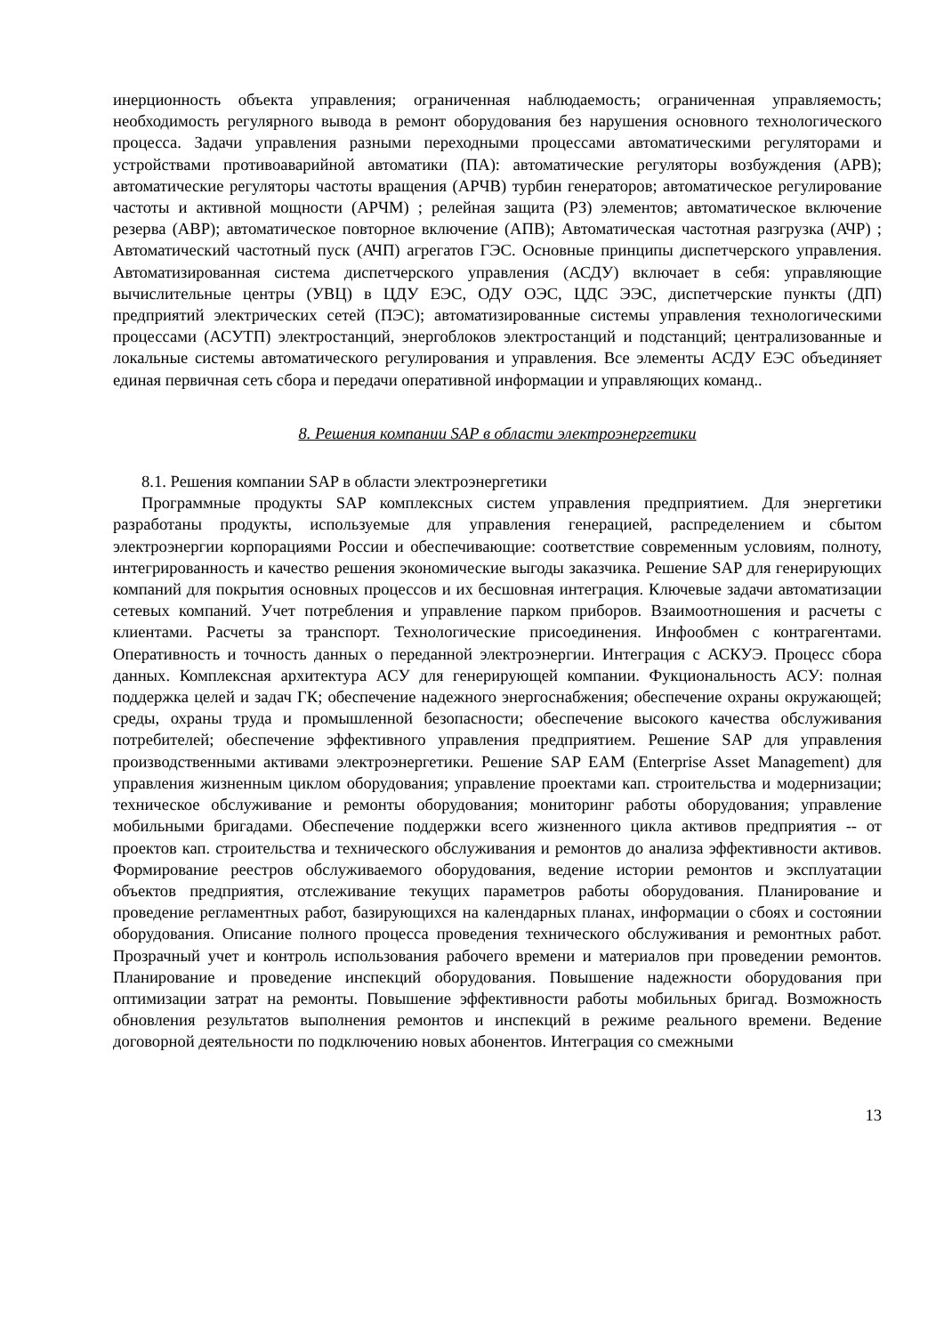инерционность объекта управления; ограниченная наблюдаемость; ограниченная управляемость; необходимость регулярного вывода в ремонт оборудования без нарушения основного технологического процесса. Задачи управления разными переходными процессами автоматическими регуляторами и устройствами противоаварийной автоматики (ПА): автоматические регуляторы возбуждения (АРВ); автоматические регуляторы частоты вращения (АРЧВ) турбин генераторов; автоматическое регулирование частоты и активной мощности (АРЧМ) ; релейная защита (РЗ) элементов; автоматическое включение резерва (АВР); автоматическое повторное включение (АПВ); Автоматическая частотная разгрузка (АЧР) ; Автоматический частотный пуск (АЧП) агрегатов ГЭС. Основные принципы диспетчерского управления. Автоматизированная система диспетчерского управления (АСДУ) включает в себя: управляющие вычислительные центры (УВЦ) в ЦДУ ЕЭС, ОДУ ОЭС, ЦДС ЭЭС, диспетчерские пункты (ДП) предприятий электрических сетей (ПЭС); автоматизированные системы управления технологическими процессами (АСУТП) электростанций, энергоблоков электростанций и подстанций; централизованные и локальные системы автоматического регулирования и управления. Все элементы АСДУ ЕЭС объединяет единая первичная сеть сбора и передачи оперативной информации и управляющих команд..
8. Решения компании SAP в области электроэнергетики
8.1. Решения компании SAP в области электроэнергетики
Программные продукты SAP комплексных систем управления предприятием. Для энергетики разработаны продукты, используемые для управления генерацией, распределением и сбытом электроэнергии корпорациями России и обеспечивающие: соответствие современным условиям, полноту, интегрированность и качество решения экономические выгоды заказчика. Решение SAP для генерирующих компаний для покрытия основных процессов и их бесшовная интеграция. Ключевые задачи автоматизации сетевых компаний. Учет потребления и управление парком приборов. Взаимоотношения и расчеты с клиентами. Расчеты за транспорт. Технологические присоединения. Инфообмен с контрагентами. Оперативность и точность данных о переданной электроэнергии. Интеграция с АСКУЭ. Процесс сбора данных. Комплексная архитектура АСУ для генерирующей компании. Фукциональность АСУ: полная поддержка целей и задач ГК; обеспечение надежного энергоснабжения; обеспечение охраны окружающей; среды, охраны труда и промышленной безопасности; обеспечение высокого качества обслуживания потребителей; обеспечение эффективного управления предприятием. Решение SAP для управления производственными активами электроэнергетики. Решение SAP EAM (Enterprise Asset Management) для управления жизненным циклом оборудования; управление проектами кап. строительства и модернизации; техническое обслуживание и ремонты оборудования; мониторинг работы оборудования; управление мобильными бригадами. Обеспечение поддержки всего жизненного цикла активов предприятия -- от проектов кап. строительства и технического обслуживания и ремонтов до анализа эффективности активов. Формирование реестров обслуживаемого оборудования, ведение истории ремонтов и эксплуатации объектов предприятия, отслеживание текущих параметров работы оборудования. Планирование и проведение регламентных работ, базирующихся на календарных планах, информации о сбоях и состоянии оборудования. Описание полного процесса проведения технического обслуживания и ремонтных работ. Прозрачный учет и контроль использования рабочего времени и материалов при проведении ремонтов. Планирование и проведение инспекций оборудования. Повышение надежности оборудования при оптимизации затрат на ремонты. Повышение эффективности работы мобильных бригад. Возможность обновления результатов выполнения ремонтов и инспекций в режиме реального времени. Ведение договорной деятельности по подключению новых абонентов. Интеграция со смежными
13